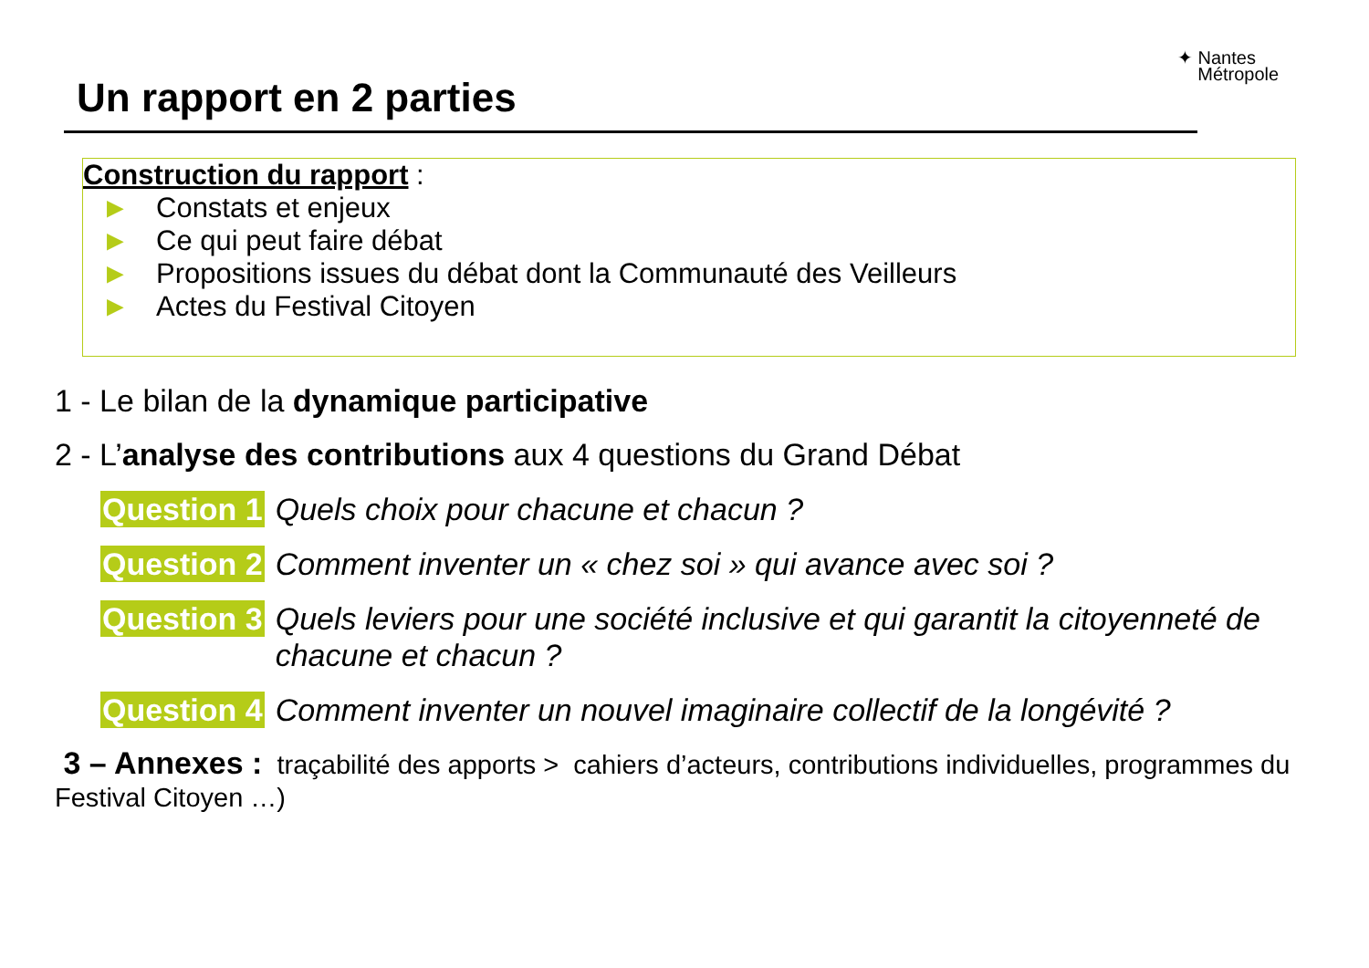✦ Nantes
Métropole
Un rapport en 2 parties
Construction du rapport :
► Constats et enjeux
► Ce qui peut faire débat
► Propositions issues du débat dont la Communauté des Veilleurs
► Actes du Festival Citoyen
1 - Le bilan de la dynamique participative
2 - L’analyse des contributions aux 4 questions du Grand Débat
Question 1 Quels choix pour chacune et chacun ?
Question 2 Comment inventer un « chez soi » qui avance avec soi ?
Question 3 Quels leviers pour une société inclusive et qui garantit la citoyenneté de chacune et chacun ?
Question 4 Comment inventer un nouvel imaginaire collectif de la longévité ?
3 – Annexes : traçabilité des apports > cahiers d’acteurs, contributions individuelles, programmes du Festival Citoyen …)